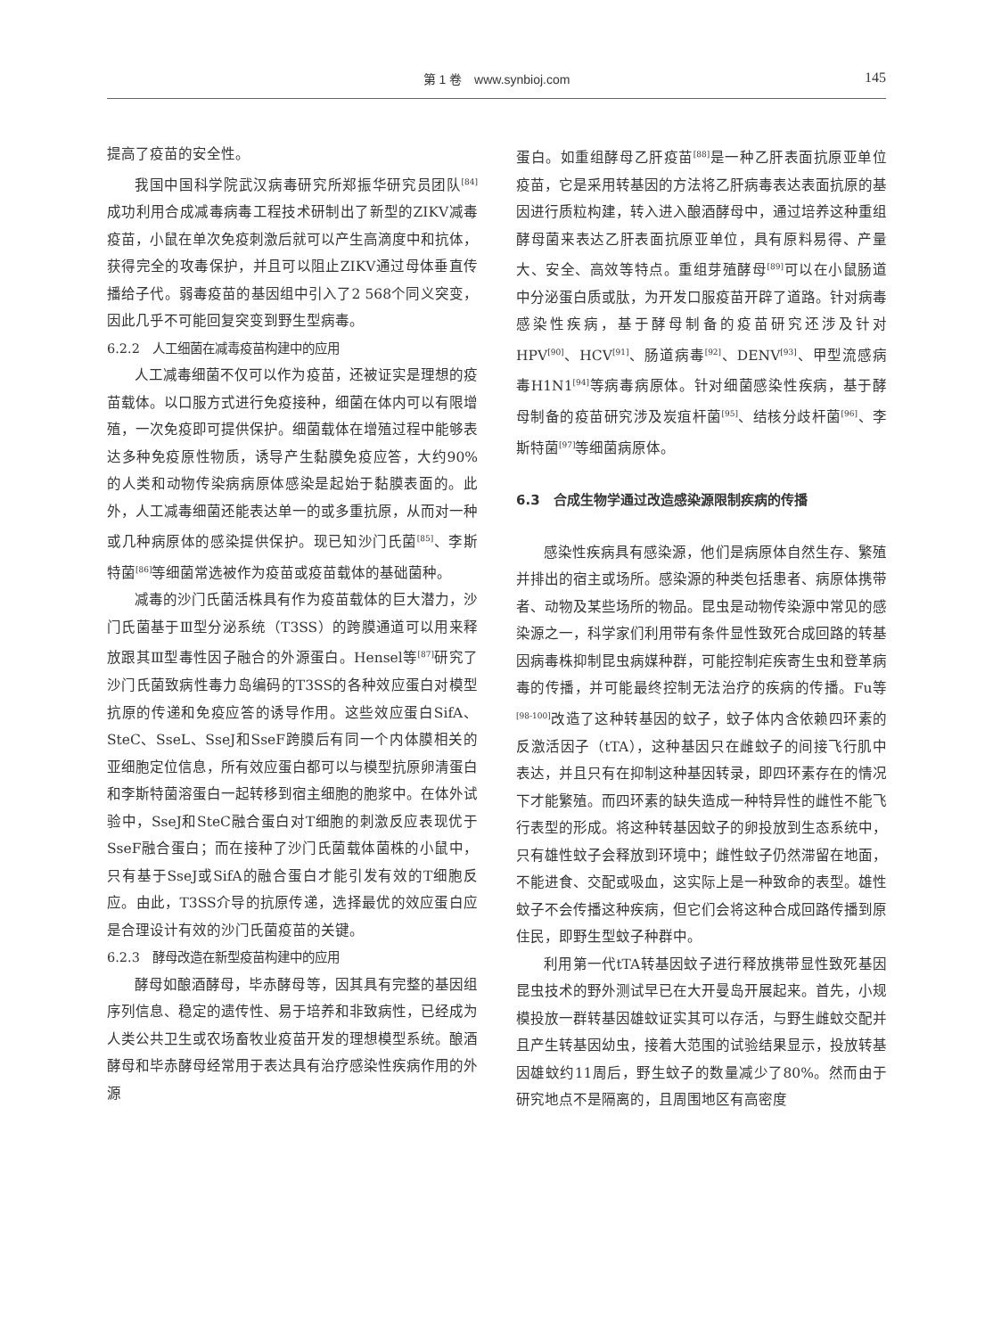第 1 卷　www.synbioj.com
145
提高了疫苗的安全性。
我国中国科学院武汉病毒研究所郑振华研究员团队<sup>[84]</sup>成功利用合成减毒病毒工程技术研制出了新型的ZIKV减毒疫苗，小鼠在单次免疫刺激后就可以产生高滴度中和抗体，获得完全的攻毒保护，并且可以阻止ZIKV通过母体垂直传播给子代。弱毒疫苗的基因组中引入了2 568个同义突变，因此几乎不可能回复突变到野生型病毒。
6.2.2　人工细菌在减毒疫苗构建中的应用
人工减毒细菌不仅可以作为疫苗，还被证实是理想的疫苗载体。以口服方式进行免疫接种，细菌在体内可以有限增殖，一次免疫即可提供保护。细菌载体在增殖过程中能够表达多种免疫原性物质，诱导产生黏膜免疫应答，大约90%的人类和动物传染病病原体感染是起始于黏膜表面的。此外，人工减毒细菌还能表达单一的或多重抗原，从而对一种或几种病原体的感染提供保护。现已知沙门氏菌<sup>[85]</sup>、李斯特菌<sup>[86]</sup>等细菌常选被作为疫苗或疫苗载体的基础菌种。
减毒的沙门氏菌活株具有作为疫苗载体的巨大潜力，沙门氏菌基于Ⅲ型分泌系统（T3SS）的跨膜通道可以用来释放跟其Ⅲ型毒性因子融合的外源蛋白。Hensel等<sup>[87]</sup>研究了沙门氏菌致病性毒力岛编码的T3SS的各种效应蛋白对模型抗原的传递和免疫应答的诱导作用。这些效应蛋白SifA、SteC、SseL、SseJ和SseF跨膜后有同一个内体膜相关的亚细胞定位信息，所有效应蛋白都可以与模型抗原卵清蛋白和李斯特菌溶蛋白一起转移到宿主细胞的胞浆中。在体外试验中，SseJ和SteC融合蛋白对T细胞的刺激反应表现优于SseF融合蛋白；而在接种了沙门氏菌载体菌株的小鼠中，只有基于SseJ或SifA的融合蛋白才能引发有效的T细胞反应。由此，T3SS介导的抗原传递，选择最优的效应蛋白应是合理设计有效的沙门氏菌疫苗的关键。
6.2.3　酵母改造在新型疫苗构建中的应用
酵母如酿酒酵母，毕赤酵母等，因其具有完整的基因组序列信息、稳定的遗传性、易于培养和非致病性，已经成为人类公共卫生或农场畜牧业疫苗开发的理想模型系统。酿酒酵母和毕赤酵母经常用于表达具有治疗感染性疾病作用的外源
蛋白。如重组酵母乙肝疫苗<sup>[88]</sup>是一种乙肝表面抗原亚单位疫苗，它是采用转基因的方法将乙肝病毒表达表面抗原的基因进行质粒构建，转入进入酿酒酵母中，通过培养这种重组酵母菌来表达乙肝表面抗原亚单位，具有原料易得、产量大、安全、高效等特点。重组芽殖酵母<sup>[89]</sup>可以在小鼠肠道中分泌蛋白质或肽，为开发口服疫苗开辟了道路。针对病毒感染性疾病，基于酵母制备的疫苗研究还涉及针对HPV<sup>[90]</sup>、HCV<sup>[91]</sup>、肠道病毒<sup>[92]</sup>、DENV<sup>[93]</sup>、甲型流感病毒H1N1<sup>[94]</sup>等病毒病原体。针对细菌感染性疾病，基于酵母制备的疫苗研究涉及炭疽杆菌<sup>[95]</sup>、结核分歧杆菌<sup>[96]</sup>、李斯特菌<sup>[97]</sup>等细菌病原体。
6.3　合成生物学通过改造感染源限制疾病的传播
感染性疾病具有感染源，他们是病原体自然生存、繁殖并排出的宿主或场所。感染源的种类包括患者、病原体携带者、动物及某些场所的物品。昆虫是动物传染源中常见的感染源之一，科学家们利用带有条件显性致死合成回路的转基因病毒株抑制昆虫病媒种群，可能控制疟疾寄生虫和登革病毒的传播，并可能最终控制无法治疗的疾病的传播。Fu等<sup>[98-100]</sup>改造了这种转基因的蚊子，蚊子体内含依赖四环素的反激活因子（tTA），这种基因只在雌蚊子的间接飞行肌中表达，并且只有在抑制这种基因转录，即四环素存在的情况下才能繁殖。而四环素的缺失造成一种特异性的雌性不能飞行表型的形成。将这种转基因蚊子的卵投放到生态系统中，只有雄性蚊子会释放到环境中；雌性蚊子仍然滞留在地面，不能进食、交配或吸血，这实际上是一种致命的表型。雄性蚊子不会传播这种疾病，但它们会将这种合成回路传播到原住民，即野生型蚊子种群中。
利用第一代tTA转基因蚊子进行释放携带显性致死基因昆虫技术的野外测试早已在大开曼岛开展起来。首先，小规模投放一群转基因雄蚊证实其可以存活，与野生雌蚊交配并且产生转基因幼虫，接着大范围的试验结果显示，投放转基因雄蚊约11周后，野生蚊子的数量减少了80%。然而由于研究地点不是隔离的，且周围地区有高密度